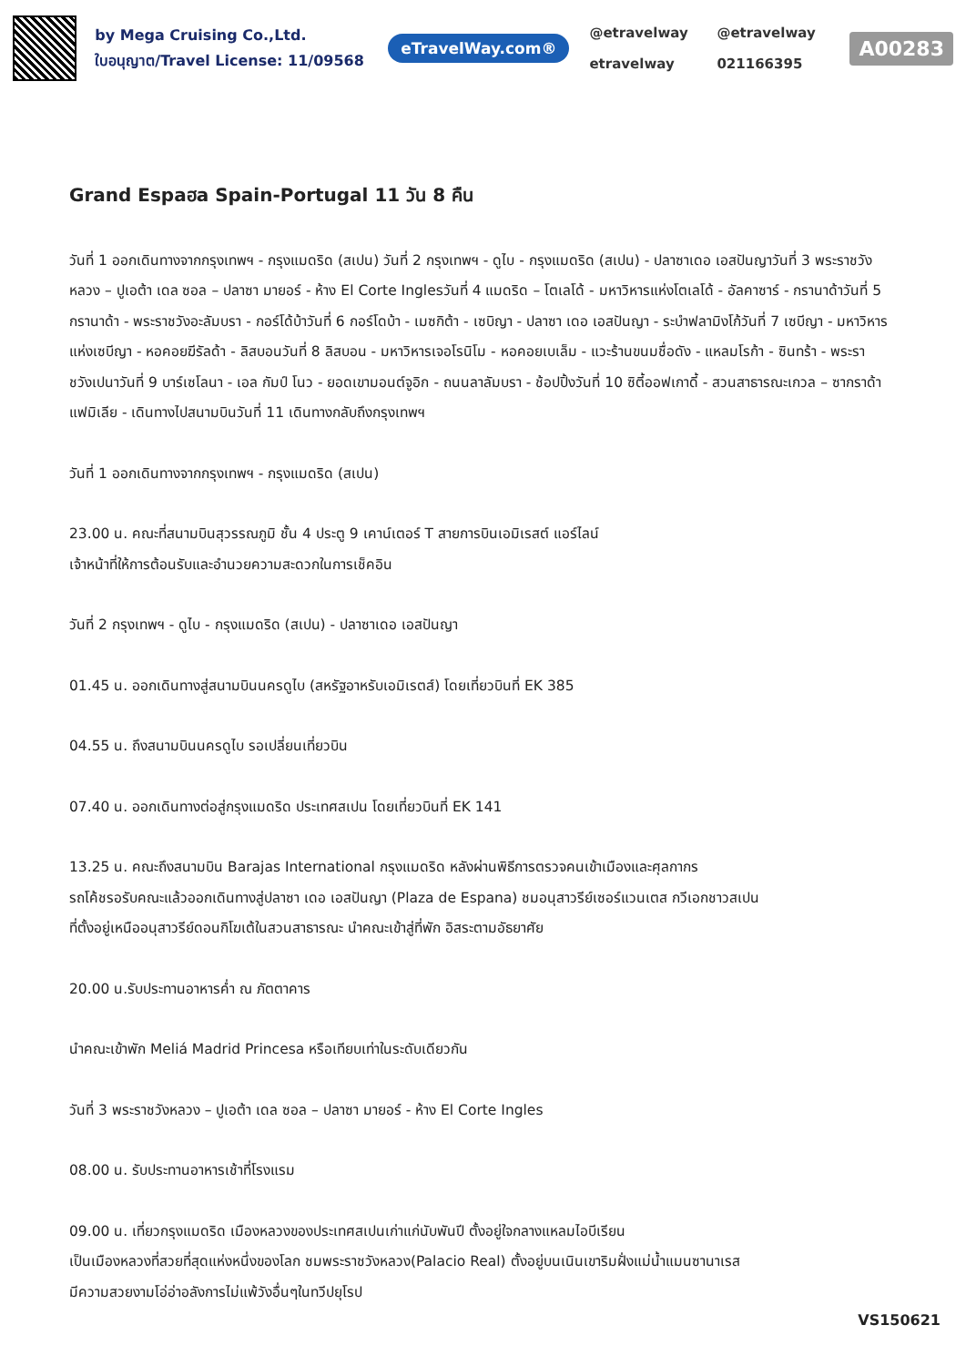by Mega Cruising Co.,Ltd.
ใบอนุญาต/Travel License: 11/09568
eTravelWay.com®
@etravelway @etravelway etravelway 021166395
A00283
Grand Espaฮa Spain-Portugal 11 วัน 8 คืน
วันที่ 1 ออกเดินทางจากกรุงเทพฯ - กรุงแมดริด (สเปน) วันที่ 2 กรุงเทพฯ - ดูไบ - กรุงแมดริด (สเปน) - ปลาซาเดอ เอสปันญาวันที่ 3 พระราชวังหลวง – ปูเอต้า เดล ซอล – ปลาซา มายอร์ - ห้าง El Corte Inglesวันที่ 4 แมดริด – โตเลโด้ - มหาวิหารแห่งโตเลโด้ - อัลคาซาร์ - กรานาด้าวันที่ 5 กรานาด้า - พระราชวังอะลัมบรา - กอร์โด้บ้าวันที่ 6 กอร์โดบ้า - เมซกิต้า - เซบิญา - ปลาซา เดอ เอสปันญา - ระบำฟลามิงโก้วันที่ 7 เซบีญา - มหาวิหารแห่งเซบีญา - หอคอยฆีรัลด้า - ลิสบอนวันที่ 8 ลิสบอน - มหาวิหารเจอโรนิโม - หอคอยเบเล็ม - แวะร้านขนมชื่อดัง - แหลมโรก้า - ซินทร้า - พระราชวังเปนาวันที่ 9 บาร์เซโลนา - เอล กัมป์ โนว - ยอดเขามอนต์จูอิก - ถนนลาลัมบรา - ช้อปปิ้งวันที่ 10 ซิตี้ออฟเกาดี้ - สวนสาธารณะเกวล – ซากราด้า แฟมิเลีย - เดินทางไปสนามบินวันที่ 11 เดินทางกลับถึงกรุงเทพฯ
วันที่ 1 ออกเดินทางจากกรุงเทพฯ - กรุงแมดริด (สเปน)
23.00 น. คณะที่สนามบินสุวรรณภูมิ ชั้น 4 ประตู 9 เคาน์เตอร์ T สายการบินเอมิเรสต์ แอร์ไลน์
เจ้าหน้าที่ให้การต้อนรับและอำนวยความสะดวกในการเช็คอิน
วันที่ 2 กรุงเทพฯ - ดูไบ - กรุงแมดริด (สเปน) - ปลาซาเดอ เอสปันญา
01.45 น. ออกเดินทางสู่สนามบินนครดูไบ (สหรัฐอาหรับเอมิเรตส์) โดยเที่ยวบินที่ EK 385
04.55 น. ถึงสนามบินนครดูไบ รอเปลี่ยนเที่ยวบิน
07.40 น. ออกเดินทางต่อสู่กรุงแมดริด ประเทศสเปน โดยเที่ยวบินที่ EK 141
13.25 น. คณะถึงสนามบิน Barajas International กรุงแมดริด หลังผ่านพิธีการตรวจคนเข้าเมืองและศุลกากร
รถโค้ชรอรับคณะแล้วออกเดินทางสู่ปลาซา เดอ เอสปันญา (Plaza de Espana) ชมอนุสาวรีย์เซอร์แวนเตส กวีเอกชาวสเปน
ที่ตั้งอยู่เหนืออนุสาวรีย์ดอนกิโฆเต้ในสวนสาธารณะ นำคณะเข้าสู่ที่พัก อิสระตามอัธยาศัย
20.00 น.รับประทานอาหารค่ำ ณ ภัตตาคาร
นำคณะเข้าพัก Meliá Madrid Princesa หรือเทียบเท่าในระดับเดียวกัน
วันที่ 3 พระราชวังหลวง – ปูเอต้า เดล ซอล – ปลาซา มายอร์ - ห้าง El Corte Ingles
08.00 น. รับประทานอาหารเช้าที่โรงแรม
09.00 น. เที่ยวกรุงแมดริด เมืองหลวงของประเทศสเปนเก่าแก่นับพันปี ตั้งอยู่ใจกลางแหลมไอบีเรียน
เป็นเมืองหลวงที่สวยที่สุดแห่งหนึ่งของโลก ชมพระราชวังหลวง(Palacio Real) ตั้งอยู่บนเนินเขาริมฝั่งแม่น้ำแมนซานาเรส
มีความสวยงามโอ่อ่าอลังการไม่แพ้วังอื่นๆในทวีปยุโรป
VS150621